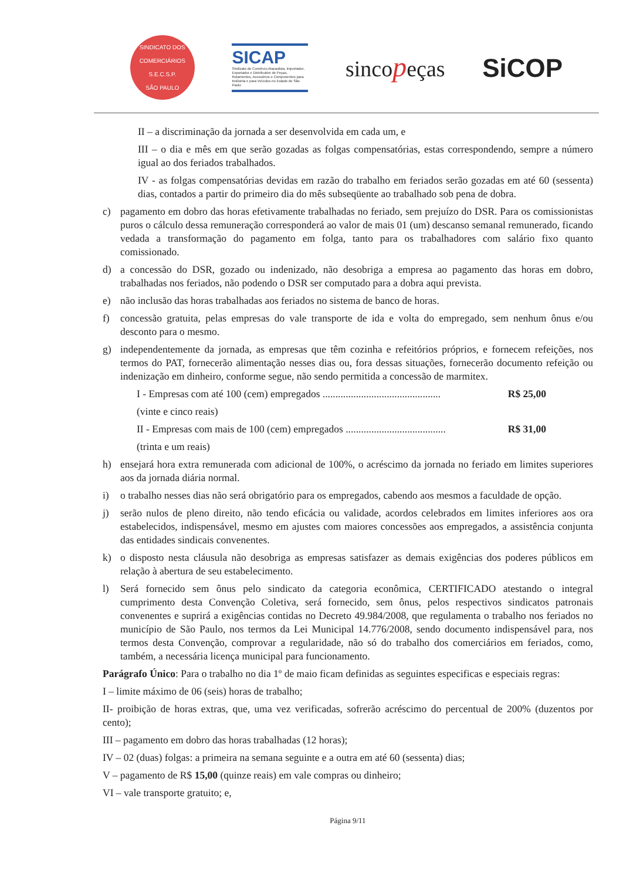SINDICATO DOS COMERCIÁRIOS
S.E.C.S.P.
SÃO PAULO
SICAP
Sindicato do Comércio Atacadista, Importador, Exportador e Distribuidor de Peças, Rolamentos, Acessórios e Componentes para Indústria e para Veículos no Estado de São Paulo
sincopeças
SiCOP
II – a discriminação da jornada a ser desenvolvida em cada um, e
III – o dia e mês em que serão gozadas as folgas compensatórias, estas correspondendo, sempre a número igual ao dos feriados trabalhados.
IV - as folgas compensatórias devidas em razão do trabalho em feriados serão gozadas em até 60 (sessenta) dias, contados a partir do primeiro dia do mês subseqüente ao trabalhado sob pena de dobra.
c) pagamento em dobro das horas efetivamente trabalhadas no feriado, sem prejuízo do DSR. Para os comissionistas puros o cálculo dessa remuneração corresponderá ao valor de mais 01 (um) descanso semanal remunerado, ficando vedada a transformação do pagamento em folga, tanto para os trabalhadores com salário fixo quanto comissionado.
d) a concessão do DSR, gozado ou indenizado, não desobriga a empresa ao pagamento das horas em dobro, trabalhadas nos feriados, não podendo o DSR ser computado para a dobra aqui prevista.
e) não inclusão das horas trabalhadas aos feriados no sistema de banco de horas.
f) concessão gratuita, pelas empresas do vale transporte de ida e volta do empregado, sem nenhum ônus e/ou desconto para o mesmo.
g) independentemente da jornada, as empresas que têm cozinha e refeitórios próprios, e fornecem refeições, nos termos do PAT, fornecerão alimentação nesses dias ou, fora dessas situações, fornecerão documento refeição ou indenização em dinheiro, conforme segue, não sendo permitida a concessão de marmitex.
I - Empresas com até 100 (cem) empregados .............................................. R$ 25,00
(vinte e cinco reais)
II - Empresas com mais de 100 (cem) empregados ....................................... R$ 31,00
(trinta e um reais)
h) ensejará hora extra remunerada com adicional de 100%, o acréscimo da jornada no feriado em limites superiores aos da jornada diária normal.
i) o trabalho nesses dias não será obrigatório para os empregados, cabendo aos mesmos a faculdade de opção.
j) serão nulos de pleno direito, não tendo eficácia ou validade, acordos celebrados em limites inferiores aos ora estabelecidos, indispensável, mesmo em ajustes com maiores concessões aos empregados, a assistência conjunta das entidades sindicais convenentes.
k) o disposto nesta cláusula não desobriga as empresas satisfazer as demais exigências dos poderes públicos em relação à abertura de seu estabelecimento.
l) Será fornecido sem ônus pelo sindicato da categoria econômica, CERTIFICADO atestando o integral cumprimento desta Convenção Coletiva, será fornecido, sem ônus, pelos respectivos sindicatos patronais convenentes e suprirá a exigências contidas no Decreto 49.984/2008, que regulamenta o trabalho nos feriados no município de São Paulo, nos termos da Lei Municipal 14.776/2008, sendo documento indispensável para, nos termos desta Convenção, comprovar a regularidade, não só do trabalho dos comerciários em feriados, como, também, a necessária licença municipal para funcionamento.
Parágrafo Único: Para o trabalho no dia 1º de maio ficam definidas as seguintes especificas e especiais regras:
I – limite máximo de 06 (seis) horas de trabalho;
II- proibição de horas extras, que, uma vez verificadas, sofrerão acréscimo do percentual de 200% (duzentos por cento);
III – pagamento em dobro das horas trabalhadas (12 horas);
IV – 02 (duas) folgas: a primeira na semana seguinte e a outra em até 60 (sessenta) dias;
V – pagamento de R$ 15,00 (quinze reais) em vale compras ou dinheiro;
VI – vale transporte gratuito; e,
Página 9/11